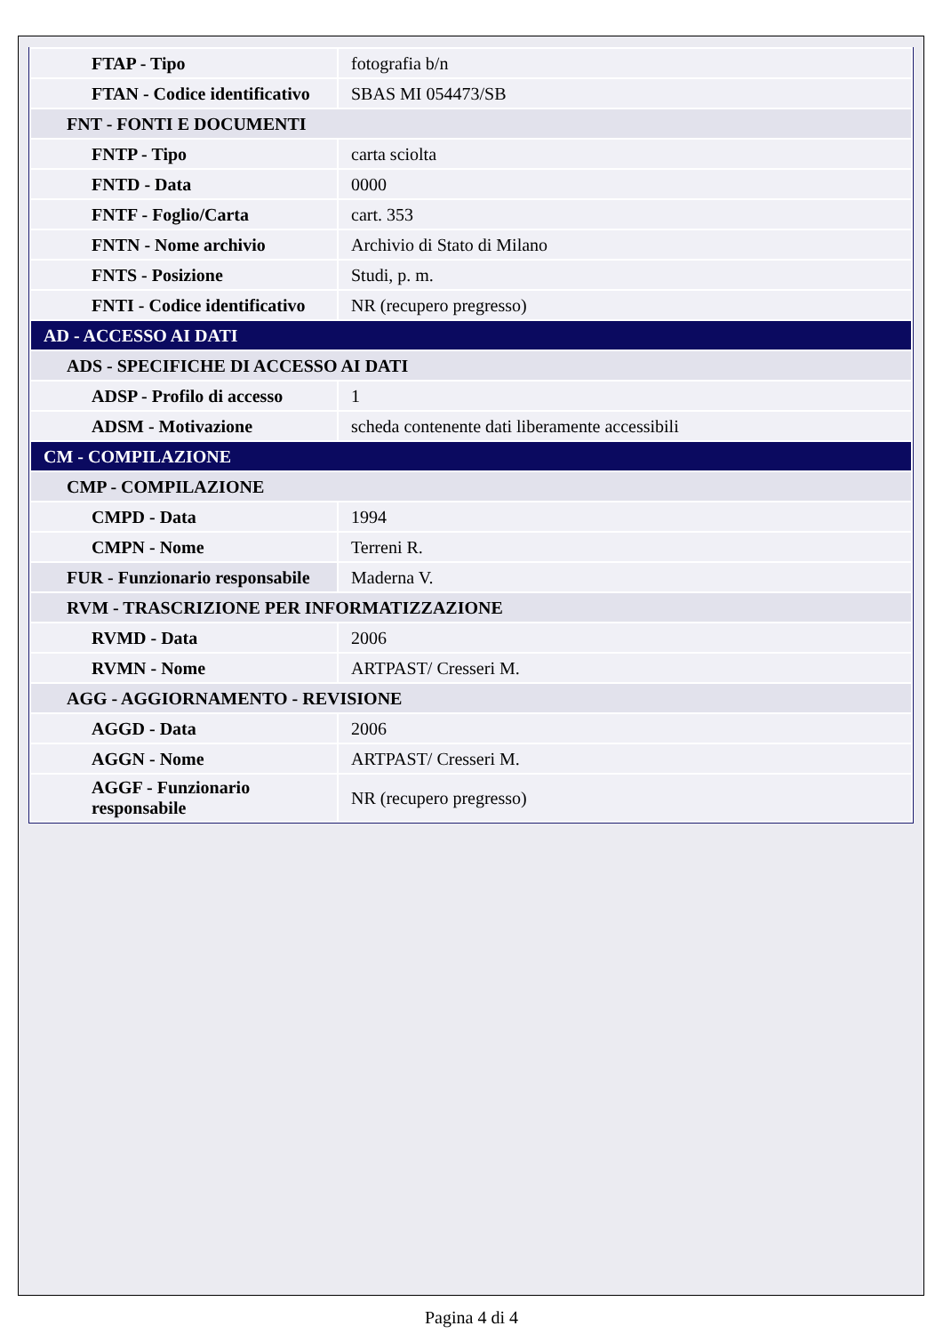| FTAP - Tipo | fotografia b/n |
| FTAN - Codice identificativo | SBAS MI 054473/SB |
| FNT - FONTI E DOCUMENTI | |
| FNTP - Tipo | carta sciolta |
| FNTD - Data | 0000 |
| FNTF - Foglio/Carta | cart. 353 |
| FNTN - Nome archivio | Archivio di Stato di Milano |
| FNTS - Posizione | Studi, p. m. |
| FNTI - Codice identificativo | NR (recupero pregresso) |
| AD - ACCESSO AI DATI | |
| ADS - SPECIFICHE DI ACCESSO AI DATI | |
| ADSP - Profilo di accesso | 1 |
| ADSM - Motivazione | scheda contenente dati liberamente accessibili |
| CM - COMPILAZIONE | |
| CMP - COMPILAZIONE | |
| CMPD - Data | 1994 |
| CMPN - Nome | Terreni R. |
| FUR - Funzionario responsabile | Maderna V. |
| RVM - TRASCRIZIONE PER INFORMATIZZAZIONE | |
| RVMD - Data | 2006 |
| RVMN - Nome | ARTPAST/ Cresseri M. |
| AGG - AGGIORNAMENTO - REVISIONE | |
| AGGD - Data | 2006 |
| AGGN - Nome | ARTPAST/ Cresseri M. |
| AGGF - Funzionario responsabile | NR (recupero pregresso) |
Pagina 4 di 4